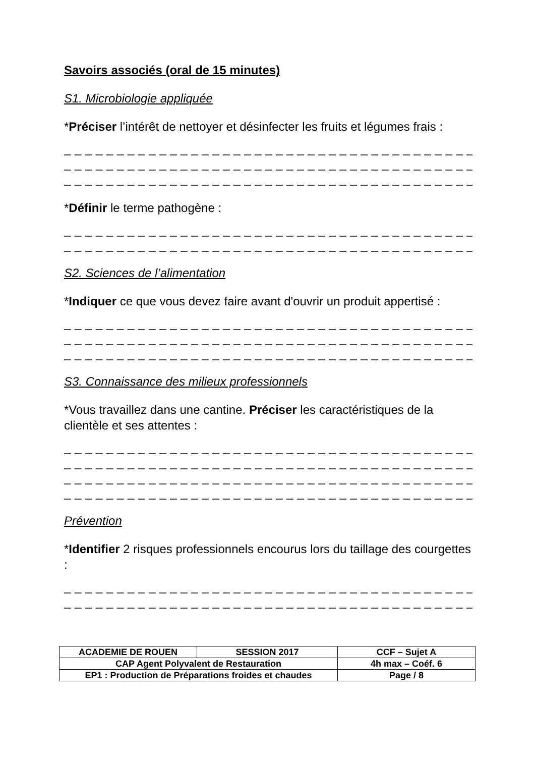Savoirs associés (oral de 15 minutes)
S1. Microbiologie appliquée
*Préciser l’intérêt de nettoyer et désinfecter les fruits et légumes frais :
_ _ _ _ _ _ _ _ _ _ _ _ _ _ _ _ _ _ _ _ _ _ _ _ _ _ _ _ _ _ _ _ _ _ _ _ _ _ _ _ _ _ _ _ _
_ _ _ _ _ _ _ _ _ _ _ _ _ _ _ _ _ _ _ _ _ _ _ _ _ _ _ _ _ _ _ _ _ _ _ _ _ _ _ _ _ _ _ _ _
_ _ _ _ _ _ _ _ _ _ _ _ _ _ _ _ _ _ _ _ _ _ _ _ _ _ _ _ _ _ _ _ _ _ _ _ _ _ _ _ _ _ _ _ _
*Définir le terme pathogène :
_ _ _ _ _ _ _ _ _ _ _ _ _ _ _ _ _ _ _ _ _ _ _ _ _ _ _ _ _ _ _ _ _ _ _ _ _ _ _ _ _ _ _ _ _
_ _ _ _ _ _ _ _ _ _ _ _ _ _ _ _ _ _ _ _ _ _ _ _ _ _ _ _ _ _ _ _ _ _ _ _ _ _ _ _ _ _ _ _ _
S2. Sciences de l’alimentation
*Indiquer ce que vous devez faire avant d'ouvrir un produit appertisé :
_ _ _ _ _ _ _ _ _ _ _ _ _ _ _ _ _ _ _ _ _ _ _ _ _ _ _ _ _ _ _ _ _ _ _ _ _ _ _ _ _ _ _ _ _
_ _ _ _ _ _ _ _ _ _ _ _ _ _ _ _ _ _ _ _ _ _ _ _ _ _ _ _ _ _ _ _ _ _ _ _ _ _ _ _ _ _ _ _ _
_ _ _ _ _ _ _ _ _ _ _ _ _ _ _ _ _ _ _ _ _ _ _ _ _ _ _ _ _ _ _ _ _ _ _ _ _ _ _ _ _ _ _ _ _
S3. Connaissance des milieux professionnels
*Vous travaillez dans une cantine. Préciser les caractéristiques de la clientèle et ses attentes :
_ _ _ _ _ _ _ _ _ _ _ _ _ _ _ _ _ _ _ _ _ _ _ _ _ _ _ _ _ _ _ _ _ _ _ _ _ _ _ _ _ _ _ _ _
_ _ _ _ _ _ _ _ _ _ _ _ _ _ _ _ _ _ _ _ _ _ _ _ _ _ _ _ _ _ _ _ _ _ _ _ _ _ _ _ _ _ _ _ _
_ _ _ _ _ _ _ _ _ _ _ _ _ _ _ _ _ _ _ _ _ _ _ _ _ _ _ _ _ _ _ _ _ _ _ _ _ _ _ _ _ _ _ _ _
_ _ _ _ _ _ _ _ _ _ _ _ _ _ _ _ _ _ _ _ _ _ _ _ _ _ _ _ _ _ _ _ _ _ _ _ _ _ _ _ _ _ _ _ _
Prévention
*Identifier 2 risques professionnels encourus lors du taillage des courgettes :
_ _ _ _ _ _ _ _ _ _ _ _ _ _ _ _ _ _ _ _ _ _ _ _ _ _ _ _ _ _ _ _ _ _ _ _ _ _ _ _ _ _ _ _ _
_ _ _ _ _ _ _ _ _ _ _ _ _ _ _ _ _ _ _ _ _ _ _ _ _ _ _ _ _ _ _ _ _ _ _ _ _ _ _ _ _ _ _ _ _
| ACADEMIE DE ROUEN | SESSION 2017 | CCF – Sujet A |
| CAP Agent Polyvalent de Restauration | | 4h max – Coéf. 6 |
| EP1 : Production de Préparations froides et chaudes | | Page / 8 |